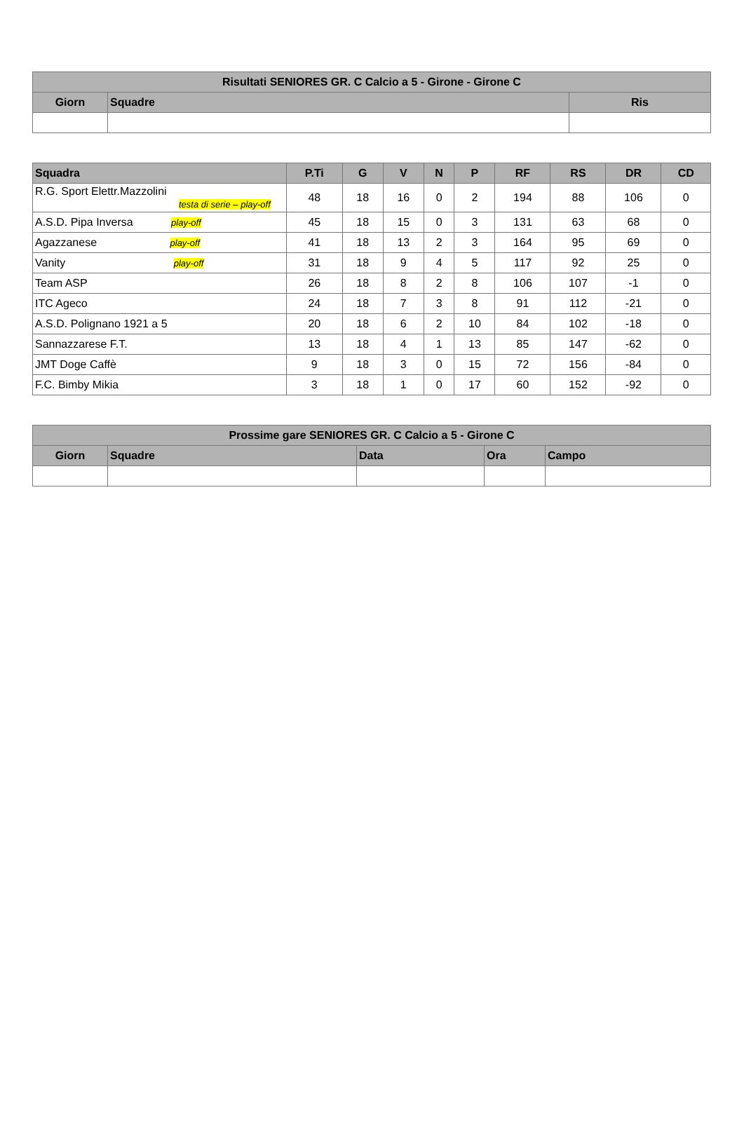| Risultati SENIORES GR. C Calcio a 5 - Girone - Girone C | | |
| --- | --- | --- |
| Giorn | Squadre | Ris |
| Squadra | P.Ti | G | V | N | P | RF | RS | DR | CD |
| --- | --- | --- | --- | --- | --- | --- | --- | --- | --- |
| R.G. Sport Elettr.Mazzolini testa di serie – play-off | 48 | 18 | 16 | 0 | 2 | 194 | 88 | 106 | 0 |
| A.S.D. Pipa Inversa play-off | 45 | 18 | 15 | 0 | 3 | 131 | 63 | 68 | 0 |
| Agazzanese play-off | 41 | 18 | 13 | 2 | 3 | 164 | 95 | 69 | 0 |
| Vanity play-off | 31 | 18 | 9 | 4 | 5 | 117 | 92 | 25 | 0 |
| Team ASP | 26 | 18 | 8 | 2 | 8 | 106 | 107 | -1 | 0 |
| ITC Ageco | 24 | 18 | 7 | 3 | 8 | 91 | 112 | -21 | 0 |
| A.S.D. Polignano 1921 a 5 | 20 | 18 | 6 | 2 | 10 | 84 | 102 | -18 | 0 |
| Sannazzarese F.T. | 13 | 18 | 4 | 1 | 13 | 85 | 147 | -62 | 0 |
| JMT Doge Caffè | 9 | 18 | 3 | 0 | 15 | 72 | 156 | -84 | 0 |
| F.C. Bimby Mikia | 3 | 18 | 1 | 0 | 17 | 60 | 152 | -92 | 0 |
| Prossime gare SENIORES GR. C Calcio a 5 - Girone C | | | | |
| --- | --- | --- | --- | --- |
| Giorn | Squadre | Data | Ora | Campo |